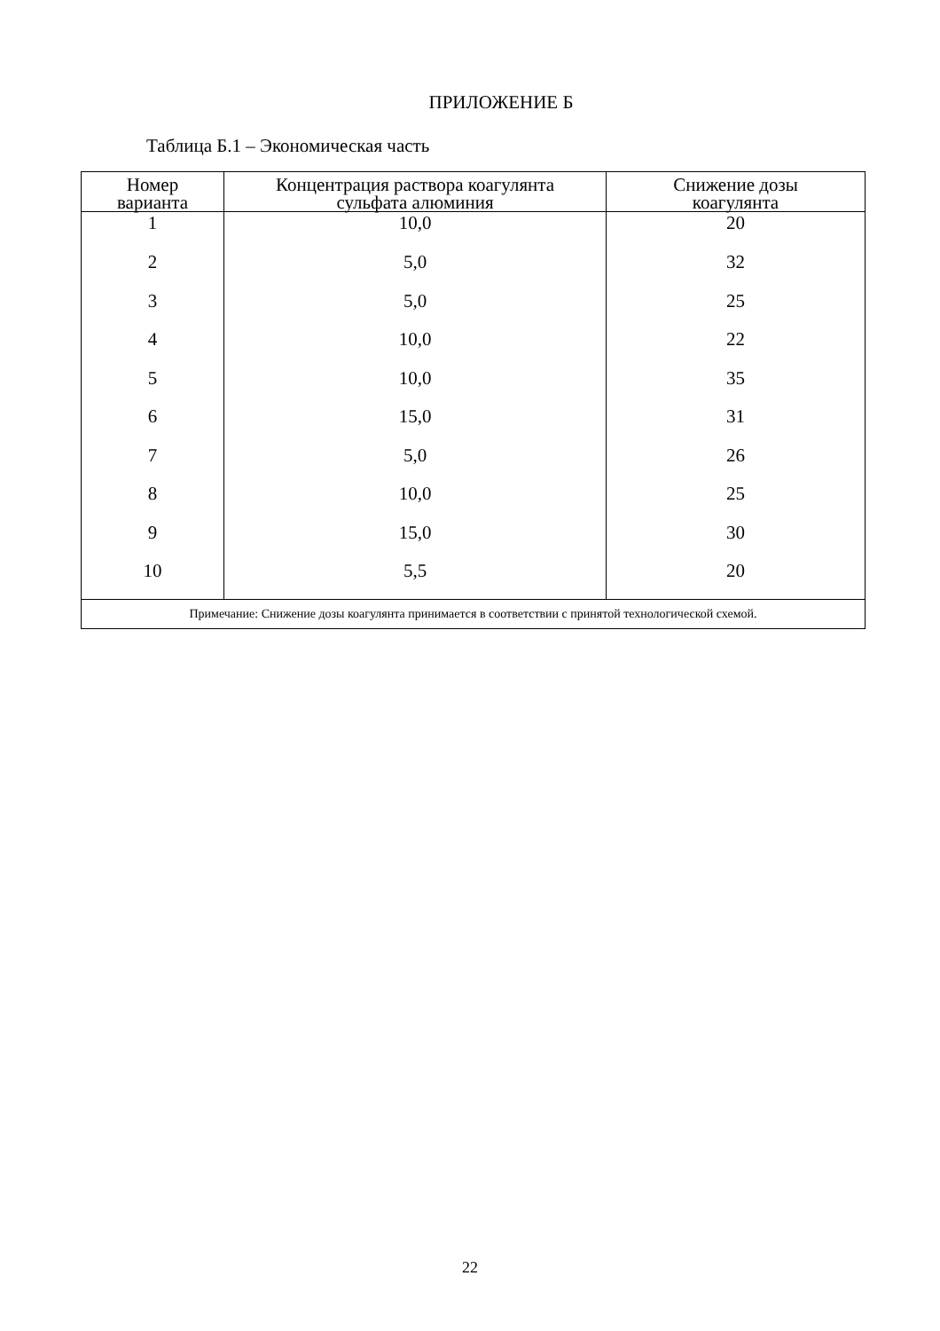ПРИЛОЖЕНИЕ Б
Таблица Б.1 – Экономическая часть
| Номер варианта | Концентрация раствора коагулянта сульфата алюминия | Снижение дозы коагулянта |
| --- | --- | --- |
| 1 | 10,0 | 20 |
| 2 | 5,0 | 32 |
| 3 | 5,0 | 25 |
| 4 | 10,0 | 22 |
| 5 | 10,0 | 35 |
| 6 | 15,0 | 31 |
| 7 | 5,0 | 26 |
| 8 | 10,0 | 25 |
| 9 | 15,0 | 30 |
| 10 | 5,5 | 20 |
| Примечание: Снижение дозы коагулянта принимается в соответствии с принятой технологической схемой. | | |
22